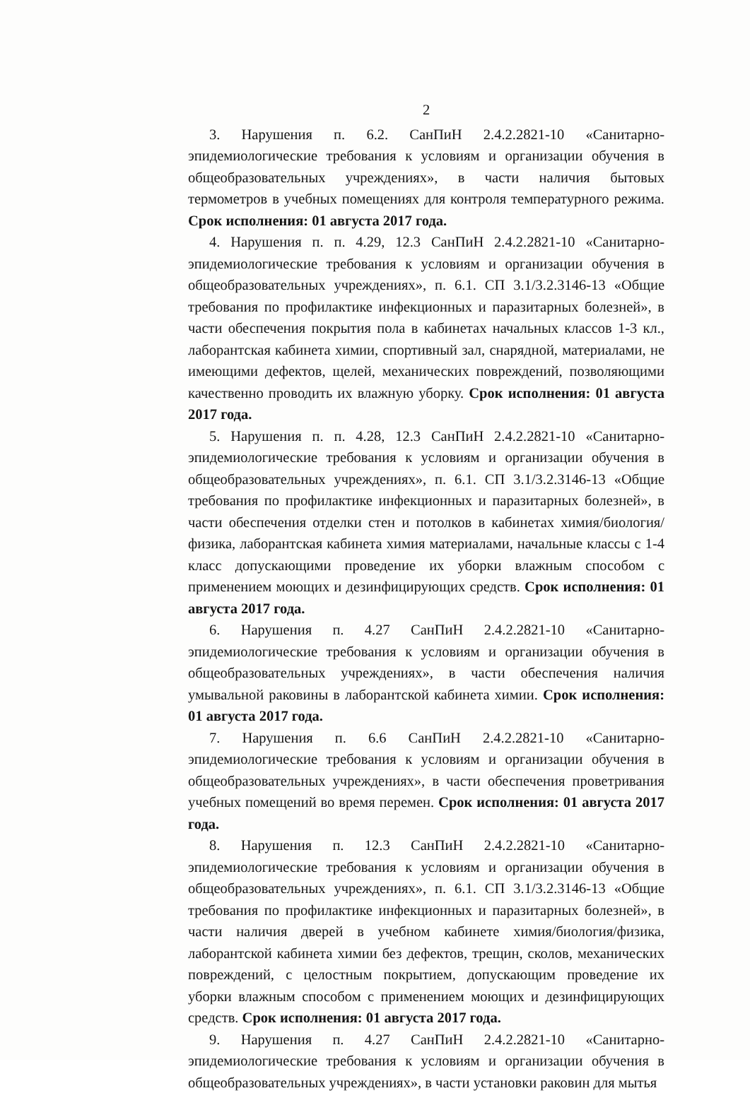2
3. Нарушения п. 6.2. СанПиН 2.4.2.2821-10 «Санитарно-эпидемиологические требования к условиям и организации обучения в общеобразовательных учреждениях», в части наличия бытовых термометров в учебных помещениях для контроля температурного режима. Срок исполнения: 01 августа 2017 года.
4. Нарушения п. п. 4.29, 12.3 СанПиН 2.4.2.2821-10 «Санитарно-эпидемиологические требования к условиям и организации обучения в общеобразовательных учреждениях», п. 6.1. СП 3.1/3.2.3146-13 «Общие требования по профилактике инфекционных и паразитарных болезней», в части обеспечения покрытия пола в кабинетах начальных классов 1-3 кл., лаборантская кабинета химии, спортивный зал, снарядной, материалами, не имеющими дефектов, щелей, механических повреждений, позволяющими качественно проводить их влажную уборку. Срок исполнения: 01 августа 2017 года.
5. Нарушения п. п. 4.28, 12.3 СанПиН 2.4.2.2821-10 «Санитарно-эпидемиологические требования к условиям и организации обучения в общеобразовательных учреждениях», п. 6.1. СП 3.1/3.2.3146-13 «Общие требования по профилактике инфекционных и паразитарных болезней», в части обеспечения отделки стен и потолков в кабинетах химия/биология/физика, лаборантская кабинета химия материалами, начальные классы с 1-4 класс допускающими проведение их уборки влажным способом с применением моющих и дезинфицирующих средств. Срок исполнения: 01 августа 2017 года.
6. Нарушения п. 4.27 СанПиН 2.4.2.2821-10 «Санитарно-эпидемиологические требования к условиям и организации обучения в общеобразовательных учреждениях», в части обеспечения наличия умывальной раковины в лаборантской кабинета химии. Срок исполнения: 01 августа 2017 года.
7. Нарушения п. 6.6 СанПиН 2.4.2.2821-10 «Санитарно-эпидемиологические требования к условиям и организации обучения в общеобразовательных учреждениях», в части обеспечения проветривания учебных помещений во время перемен. Срок исполнения: 01 августа 2017 года.
8. Нарушения п. 12.3 СанПиН 2.4.2.2821-10 «Санитарно-эпидемиологические требования к условиям и организации обучения в общеобразовательных учреждениях», п. 6.1. СП 3.1/3.2.3146-13 «Общие требования по профилактике инфекционных и паразитарных болезней», в части наличия дверей в учебном кабинете химия/биология/физика, лаборантской кабинета химии без дефектов, трещин, сколов, механических повреждений, с целостным покрытием, допускающим проведение их уборки влажным способом с применением моющих и дезинфицирующих средств. Срок исполнения: 01 августа 2017 года.
9. Нарушения п. 4.27 СанПиН 2.4.2.2821-10 «Санитарно-эпидемиологические требования к условиям и организации обучения в общеобразовательных учреждениях», в части установки раковин для мытья